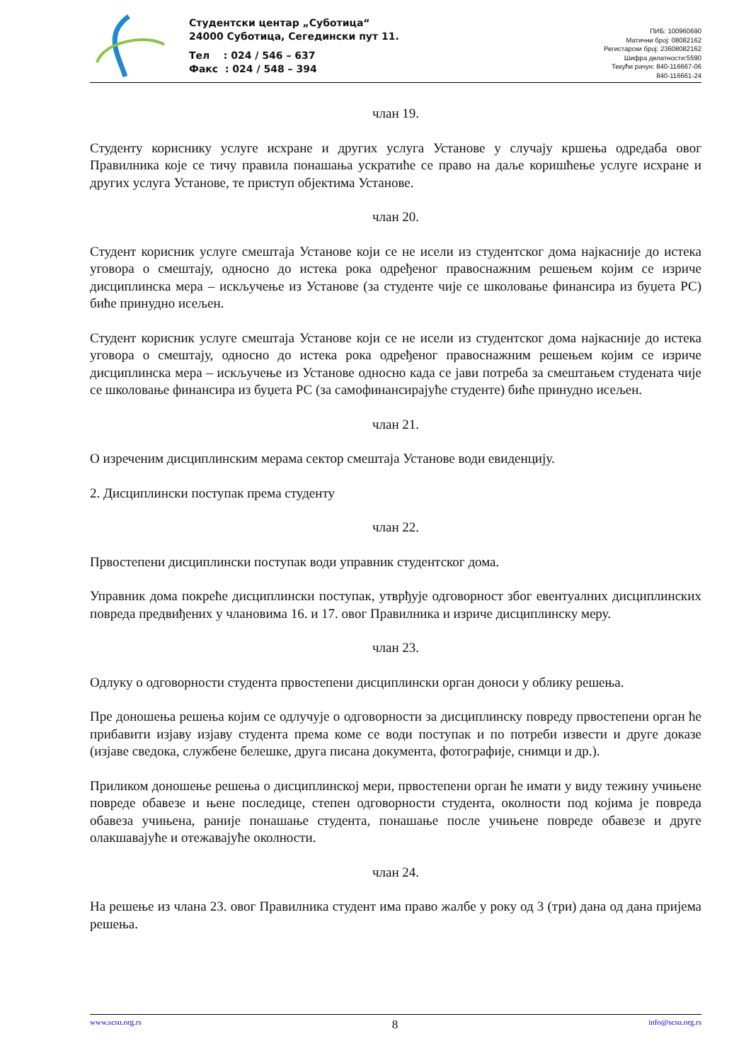Студентски центар „Суботица“
24000 Суботица, Сегедински пут 11.
Тел : 024 / 546 – 637
Факс : 024 / 548 – 394
ПИБ: 100960690
Матични број: 08082162
Регистарски број: 23608082162
Шифра делатности:5590
Текући рачун: 840-116667-06
840-116661-24
члан 19.
Студенту кориснику услуге исхране и других услуга Установе у случају кршења одредаба овог Правилника које се тичу правила понашања ускратиће се право на даље коришћење услуге исхране и других услуга Установе, те приступ објектима Установе.
члан 20.
Студент корисник услуге смештаја Установе који се не исели из студентског дома најкасније до истека уговора о смештају, односно до истека рока одређеног правоснажним решењем којим се изриче дисциплинска мера – искључење из Установе (за студенте чије се школовање финансира из буџета РС) биће принудно исељен.
Студент корисник услуге смештаја Установе који се не исели из студентског дома најкасније до истека уговора о смештају, односно до истека рока одређеног правоснажним решењем којим се изриче дисциплинска мера – искључење из Установе односно када се јави потреба за смештањем студената чије се школовање финансира из буџета РС (за самофинансирајуће студенте) биће принудно исељен.
члан 21.
О изреченим дисциплинским мерама сектор смештаја Установе води евиденцију.
2. Дисциплински поступак према студенту
члан 22.
Првостепени дисциплински поступак води управник студентског дома.
Управник дома покреће дисциплински поступак, утврђује одговорност због евентуалних дисциплинских повреда предвиђених у члановима 16. и 17. овог Правилника и изриче дисциплинску меру.
члан 23.
Одлуку о одговорности студента првостепени дисциплински орган доноси у облику решења.
Пре доношења решења којим се одлучује о одговорности за дисциплинску повреду првостепени орган ће прибавити изјаву изјаву студента према коме се води поступак и по потреби извести и друге доказе (изјаве сведока, службене белешке, друга писана документа, фотографије, снимци и др.).
Приликом доношење решења о дисциплинској мери, првостепени орган ће имати у виду тежину учињене повреде обавезе и њене последице, степен одговорности студента, околности под којима је повреда обавеза учињена, раније понашање студента, понашање после учињене повреде обавезе и друге олакшавајуће и отежавајуће околности.
члан 24.
На решење из члана 23. овог Правилника студент има право жалбе у року од 3 (три) дана од дана пријема решења.
www.scsu.org.rs 8 info@scsu.org.rs